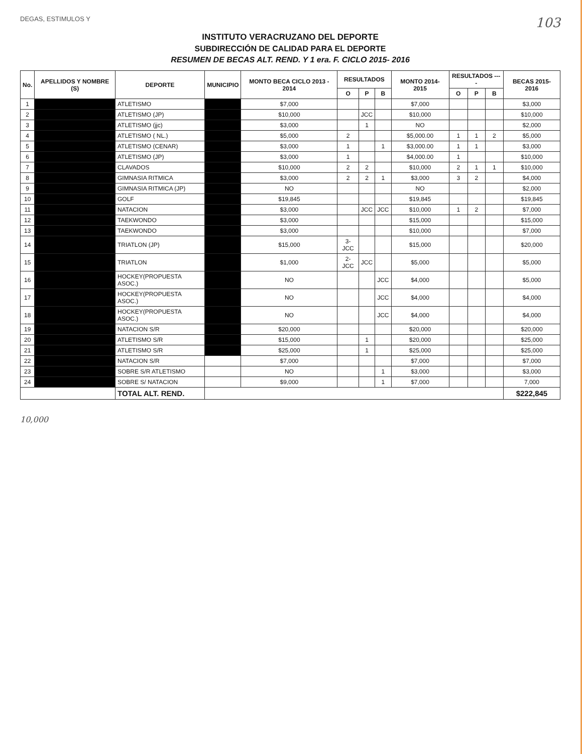DEGAS, ESTIMULOS Y 103
INSTITUTO VERACRUZANO DEL DEPORTE
SUBDIRECCIÓN DE CALIDAD PARA EL DEPORTE
RESUMEN DE BECAS ALT. REND. Y 1 era. F. CICLO 2015- 2016
| No. | APELLIDOS Y NOMBRE (S) | DEPORTE | MUNICIPIO | MONTO BECA CICLO 2013 - 2014 | RESULTADOS | | | MONTO 2014- 2015 | RESULTADOS ---- | | | BECAS 2015- 2016 |
| --- | --- | --- | --- | --- | --- | --- | --- | --- | --- | --- | --- | --- |
| | | | | | O | P | B | | O | P | B | |
| 1 | | ATLETISMO | | $7,000 | | | | $7,000 | | | | $3,000 |
| 2 | | ATLETISMO (JP) | | $10,000 | | JCC | | $10,000 | | | | $10,000 |
| 3 | | ATLETISMO (jjc) | | $3,000 | | 1 | | NO | | | | $2,000 |
| 4 | | ATLETISMO ( NL.) | | $5,000 | 2 | | | $5,000.00 | 1 | 1 | 2 | $5,000 |
| 5 | | ATLETISMO (CENAR) | | $3,000 | 1 | | 1 | $3,000.00 | 1 | 1 | | $3,000 |
| 6 | | ATLETISMO (JP) | | $3,000 | 1 | | | $4,000.00 | 1 | | | $10,000 |
| 7 | | CLAVADOS | | $10,000 | 2 | 2 | | $10,000 | 2 | 1 | 1 | $10,000 |
| 8 | | GIMNASIA RITMICA | | $3,000 | 2 | 2 | 1 | $3,000 | 3 | 2 | | $4,000 |
| 9 | | GIMNASIA RITMICA (JP) | | NO | | | | NO | | | | $2,000 |
| 10 | | GOLF | | $19,845 | | | | $19,845 | | | | $19,845 |
| 11 | | NATACION | | $3,000 | | JCC | JCC | $10,000 | 1 | 2 | | $7,000 |
| 12 | | TAEKWONDO | | $3,000 | | | | $15,000 | | | | $15,000 |
| 13 | | TAEKWONDO | | $3,000 | | | | $10,000 | | | | $7,000 |
| 14 | | TRIATLON (JP) | | $15,000 | 3-JCC | | | $15,000 | | | | $20,000 |
| 15 | | TRIATLON | | $1,000 | 2-JCC | JCC | | $5,000 | | | | $5,000 |
| 16 | | HOCKEY(PROPUESTA ASOC.) | | NO | | | JCC | $4,000 | | | | $5,000 |
| 17 | | HOCKEY(PROPUESTA ASOC.) | | NO | | | JCC | $4,000 | | | | $4,000 |
| 18 | | HOCKEY(PROPUESTA ASOC.) | | NO | | | JCC | $4,000 | | | | $4,000 |
| 19 | | NATACION S/R | | $20,000 | | | | $20,000 | | | | $20,000 |
| 20 | | ATLETISMO S/R | | $15,000 | | 1 | | $20,000 | | | | $25,000 |
| 21 | | ATLETISMO S/R | | $25,000 | | 1 | | $25,000 | | | | $25,000 |
| 22 | | NATACION S/R | | $7,000 | | | | $7,000 | | | | $7,000 |
| 23 | | SOBRE S/R ATLETISMO | | NO | | | 1 | $3,000 | | | | $3,000 |
| 24 | | SOBRE S/ NATACION | | $9,000 | | | 1 | $7,000 | | | | 7,000 |
| | | TOTAL ALT. REND. | | | | | | | | | | $222,845 |
10,000